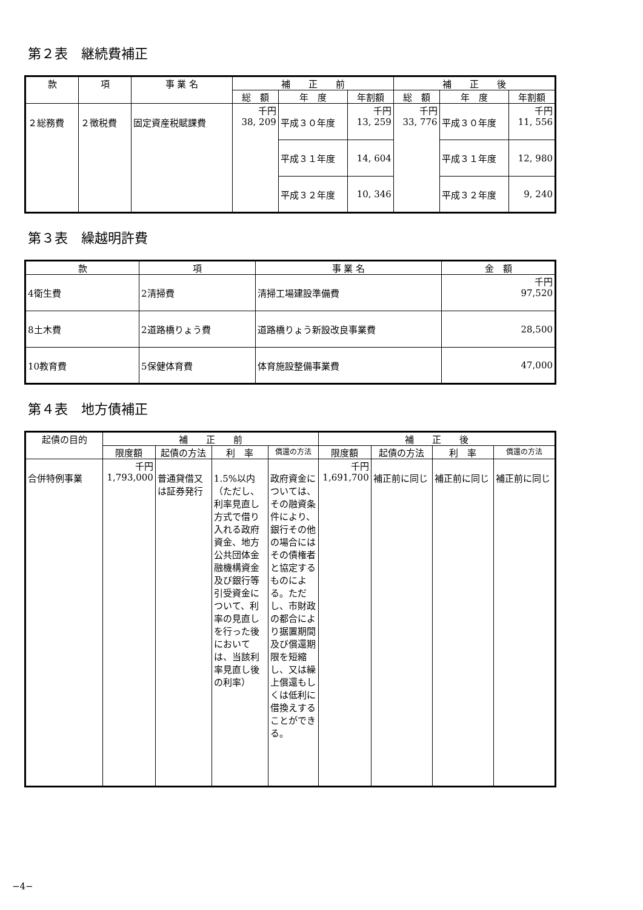第２表　継続費補正
| 款 | 項 | 事 業 名 | 補 正 前 | | | 補 正 後 | | |
| --- | --- | --- | --- | --- | --- | --- | --- | --- |
| | | | 総 額 | 年 度 | 年割額 | 総 額 | 年 度 | 年割額 |
| ２総務費 | ２徴税費 | 固定資産税賦課費 | 千円 38, 209 | 平成３０年度 | 千円 13, 259 | 千円 33, 776 | 平成３０年度 | 千円 11, 556 |
| | | | | 平成３１年度 | 14, 604 | | 平成３１年度 | 12, 980 |
| | | | | 平成３２年度 | 10, 346 | | 平成３２年度 | 9, 240 |
第３表　繰越明許費
| 款 | 項 | 事 業 名 | 金 額 |
| --- | --- | --- | --- |
| 4衛生費 | 2清掃費 | 清掃工場建設準備費 | 千円 97,520 |
| 8土木費 | 2道路橋りょう費 | 道路橋りょう新設改良事業費 | 28,500 |
| 10教育費 | 5保健体育費 | 体育施設整備事業費 | 47,000 |
第４表　地方債補正
| 起債の目的 | 補 正 前 | | | | 補 正 後 | | | |
| --- | --- | --- | --- | --- | --- | --- | --- | --- |
| | 限度額 | 起債の方法 | 利 率 | 償還の方法 | 限度額 | 起債の方法 | 利 率 | 償還の方法 |
| 合併特例事業 | 千円 1,793,000 | 普通貸借又は証券発行 | 1.5%以内（ただし、利率見直し方式で借り入れる政府資金、地方公共団体金融機構資金及び銀行等引受資金について、利率の見直しを行った後においては、当該利率見直し後の利率） | 政府資金については、その融資条件により、銀行その他の場合にはその債権者と協定するものによる。ただし、市財政の都合により据置期間及び償還期限を短縮し、又は繰上償還もしくは低利に借換えすることができる。 | 千円 1,691,700 | 補正前に同じ | 補正前に同じ | 補正前に同じ |
−4−